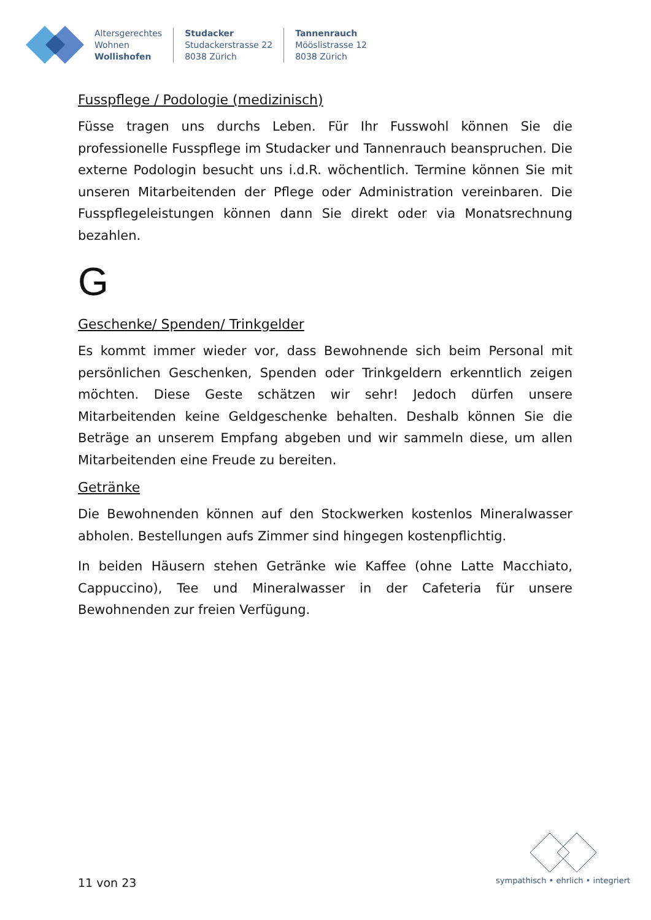Altersgerechtes
Wohnen
Wollishofen
Studacker
Studackerstrasse 22
8038 Zürich
Tannenrauch
Mööslistrasse 12
8038 Zürich
Fusspflege / Podologie (medizinisch)
Füsse tragen uns durchs Leben. Für Ihr Fusswohl können Sie die professionelle Fusspflege im Studacker und Tannenrauch beanspruchen. Die externe Podologin besucht uns i.d.R. wöchentlich. Termine können Sie mit unseren Mitarbeitenden der Pflege oder Administration vereinbaren. Die Fusspflegeleistungen können dann Sie direkt oder via Monatsrechnung bezahlen.
G
Geschenke/ Spenden/ Trinkgelder
Es kommt immer wieder vor, dass Bewohnende sich beim Personal mit persönlichen Geschenken, Spenden oder Trinkgeldern erkenntlich zeigen möchten. Diese Geste schätzen wir sehr! Jedoch dürfen unsere Mitarbeitenden keine Geldgeschenke behalten. Deshalb können Sie die Beträge an unserem Empfang abgeben und wir sammeln diese, um allen Mitarbeitenden eine Freude zu bereiten.
Getränke
Die Bewohnenden können auf den Stockwerken kostenlos Mineralwasser abholen. Bestellungen aufs Zimmer sind hingegen kostenpflichtig.
In beiden Häusern stehen Getränke wie Kaffee (ohne Latte Macchiato, Cappuccino), Tee und Mineralwasser in der Cafeteria für unsere Bewohnenden zur freien Verfügung.
sympathisch • ehrlich • integriert
11 von 23